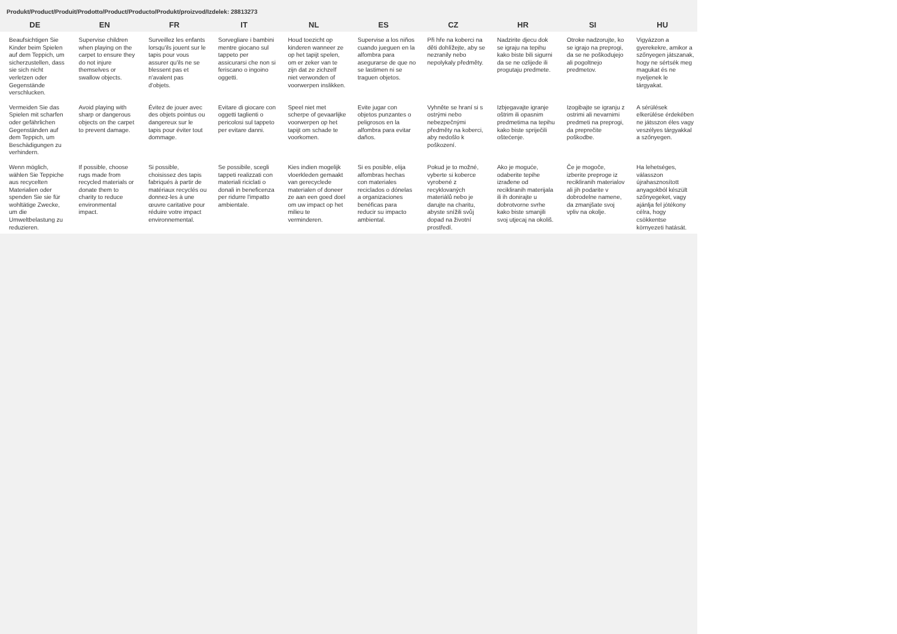Produkt/Product/Produit/Prodotto/Product/Producto/Produkt/proizvod/Izdelek: 28813273
| DE | EN | FR | IT | NL | ES | CZ | HR | SI | HU |
| --- | --- | --- | --- | --- | --- | --- | --- | --- | --- |
| Beaufsichtigen Sie Kinder beim Spielen auf dem Teppich, um sicherzustellen, dass sie sich nicht verletzen oder Gegenstände verschlucken. | Supervise children when playing on the carpet to ensure they do not injure themselves or swallow objects. | Surveillez les enfants lorsqu'ils jouent sur le tapis pour vous assurer qu'ils ne se blessent pas et n'avalent pas d'objets. | Sorvegliare i bambini mentre giocano sul tappeto per assicurarsi che non si feriscano o ingoino oggetti. | Houd toezicht op kinderen wanneer ze op het tapijt spelen, om er zeker van te zijn dat ze zichzelf niet verwonden of voorwerpen inslikken. | Supervise a los niños cuando jueguen en la alfombra para asegurarse de que no se lastimen ni se traguen objetos. | Při hře na koberci na děti dohlížejte, aby se nezranily nebo nepolykaly předměty. | Nadzirite djecu dok se igraju na tepihu kako biste bili sigurni da se ne ozlijede ili progutaju predmete. | Otroke nadzorujte, ko se igrajo na preprogi, da se ne poškodujejo ali pogoltnejo predmetov. | Vigyázzon a gyerekekre, amikor a szőnyegen játszanak, hogy ne sértsék meg magukat és ne nyeljenek le tárgyakat. |
| Vermeiden Sie das Spielen mit scharfen oder gefährlichen Gegenständen auf dem Teppich, um Beschädigungen zu verhindern. | Avoid playing with sharp or dangerous objects on the carpet to prevent damage. | Évitez de jouer avec des objets pointus ou dangereux sur le tapis pour éviter tout dommage. | Evitare di giocare con oggetti taglienti o pericolosi sul tappeto per evitare danni. | Speel niet met scherpe of gevaarlijke voorwerpen op het tapijt om schade te voorkomen. | Evite jugar con objetos punzantes o peligrosos en la alfombra para evitar daños. | Vyhněte se hraní si s ostrými nebo nebezpečnými předměty na koberci, aby nedošlo k poškození. | Izbjegavajte igranje oštrim ili opasnim predmetima na tepihu kako biste spriječili oštećenje. | Izogibajte se igranju z ostrimi ali nevarnimi predmeti na preprogi, da preprečite poškodbe. | A sérülések elkerülése érdekében ne játsszon éles vagy veszélyes tárgyakkal a szőnyegen. |
| Wenn möglich, wählen Sie Teppiche aus recycelten Materialien oder spenden Sie sie für wohltätige Zwecke, um die Umweltbelastung zu reduzieren. | If possible, choose rugs made from recycled materials or donate them to charity to reduce environmental impact. | Si possible, choisissez des tapis fabriqués à partir de matériaux recyclés ou donnez-les à une œuvre caritative pour réduire votre impact environnemental. | Se possibile, scegli tappeti realizzati con materiali riciclati o donali in beneficenza per ridurre l'impatto ambientale. | Kies indien mogelijk vloerkleden gemaakt van gerecyclede materialen of doneer ze aan een goed doel om uw impact op het milieu te verminderen. | Si es posible, elija alfombras hechas con materiales reciclados o dónelas a organizaciones benéficas para reducir su impacto ambiental. | Pokud je to možné, vyberte si koberce vyrobené z recyklovaných materiálů nebo je darujte na charitu, abyste snížili svůj dopad na životní prostředí. | Ako je moguće, odaberite tepihe izrađene od recikliranih materijala ili ih donirajte u dobrotvorne svrhe kako biste smanjili svoj utjecaj na okoliš. | Če je mogoče, izberite preproge iz recikliranih materialov ali jih podarite v dobrodelne namene, da zmanjšate svoj vpliv na okolje. | Ha lehetséges, válasszon újrahasznosított anyagokból készült szőnyegeket, vagy ajánlja fel jótékony célra, hogy csökkentse környezeti hatását. |